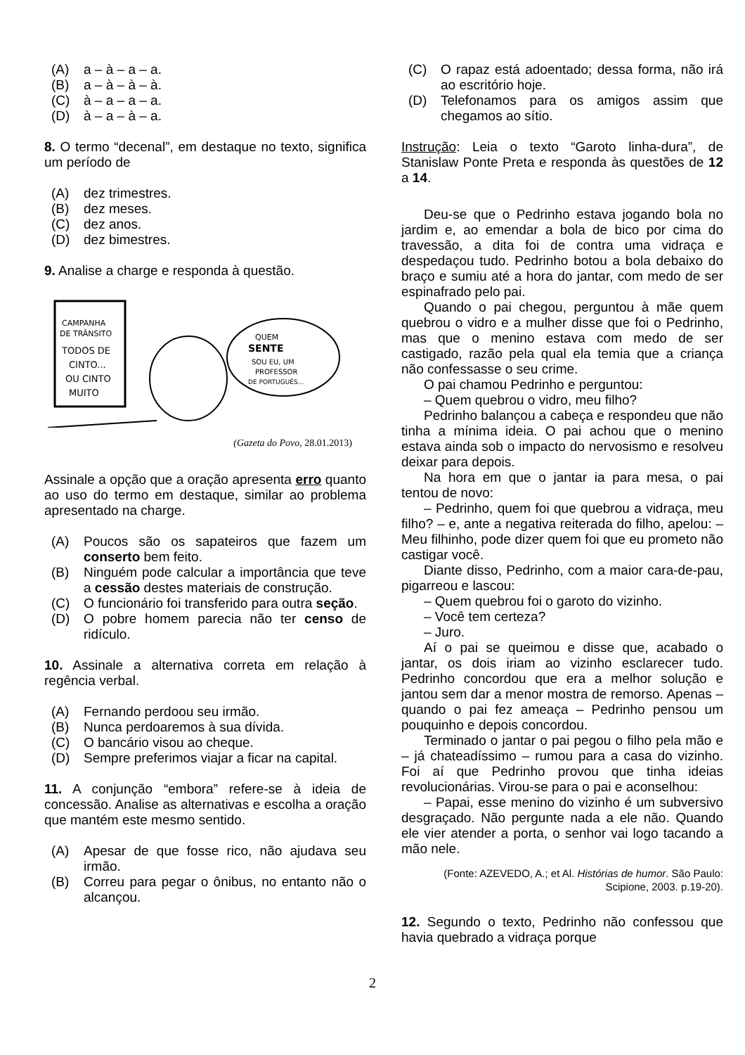(A) a – à – a – a.
(B) a – à – à – à.
(C) à – a – a – a.
(D) à – a – à – a.
8. O termo “decenal”, em destaque no texto, significa um período de
(A) dez trimestres.
(B) dez meses.
(C) dez anos.
(D) dez bimestres.
9. Analise a charge e responda à questão.
CAMPANHA
DE TRÂNSITO
TODOS DE
CINTO...
OU CINTO
MUITO
QUEM
SENTE
SOU EU, UM
PROFESSOR
DE PORTUGUÊS...
(Gazeta do Povo, 28.01.2013)
Assinale a opção que a oração apresenta erro quanto ao uso do termo em destaque, similar ao problema apresentado na charge.
(A) Poucos são os sapateiros que fazem um conserto bem feito.
(B) Ninguém pode calcular a importância que teve a cessão destes materiais de construção.
(C) O funcionário foi transferido para outra seção.
(D) O pobre homem parecia não ter censo de ridículo.
10. Assinale a alternativa correta em relação à regência verbal.
(A) Fernando perdoou seu irmão.
(B) Nunca perdoaremos à sua dívida.
(C) O bancário visou ao cheque.
(D) Sempre preferimos viajar a ficar na capital.
11. A conjunção “embora” refere-se à ideia de concessão. Analise as alternativas e escolha a oração que mantém este mesmo sentido.
(A) Apesar de que fosse rico, não ajudava seu irmão.
(B) Correu para pegar o ônibus, no entanto não o alcançou.
(C) O rapaz está adoentado; dessa forma, não irá ao escritório hoje.
(D) Telefonamos para os amigos assim que chegamos ao sítio.
Instrução: Leia o texto “Garoto linha-dura”, de Stanislaw Ponte Preta e responda às questões de 12 a 14.
Deu-se que o Pedrinho estava jogando bola no jardim e, ao emendar a bola de bico por cima do travessão, a dita foi de contra uma vidraça e despedaçou tudo. Pedrinho botou a bola debaixo do braço e sumiu até a hora do jantar, com medo de ser espinafrado pelo pai.
Quando o pai chegou, perguntou à mãe quem quebrou o vidro e a mulher disse que foi o Pedrinho, mas que o menino estava com medo de ser castigado, razão pela qual ela temia que a criança não confessasse o seu crime.
O pai chamou Pedrinho e perguntou:
– Quem quebrou o vidro, meu filho?
Pedrinho balançou a cabeça e respondeu que não tinha a mínima ideia. O pai achou que o menino estava ainda sob o impacto do nervosismo e resolveu deixar para depois.
Na hora em que o jantar ia para mesa, o pai tentou de novo:
– Pedrinho, quem foi que quebrou a vidraça, meu filho? – e, ante a negativa reiterada do filho, apelou: – Meu filhinho, pode dizer quem foi que eu prometo não castigar você.
Diante disso, Pedrinho, com a maior cara-de-pau, pigarreou e lascou:
– Quem quebrou foi o garoto do vizinho.
– Você tem certeza?
– Juro.
Aí o pai se queimou e disse que, acabado o jantar, os dois iriam ao vizinho esclarecer tudo. Pedrinho concordou que era a melhor solução e jantou sem dar a menor mostra de remorso. Apenas – quando o pai fez ameaça – Pedrinho pensou um pouquinho e depois concordou.
Terminado o jantar o pai pegou o filho pela mão e – já chateadíssimo – rumou para a casa do vizinho. Foi aí que Pedrinho provou que tinha ideias revolucionárias. Virou-se para o pai e aconselhou:
– Papai, esse menino do vizinho é um subversivo desgraçado. Não pergunte nada a ele não. Quando ele vier atender a porta, o senhor vai logo tacando a mão nele.
(Fonte: AZEVEDO, A.; et Al. Histórias de humor. São Paulo: Scipione, 2003. p.19-20).
12. Segundo o texto, Pedrinho não confessou que havia quebrado a vidraça porque
2